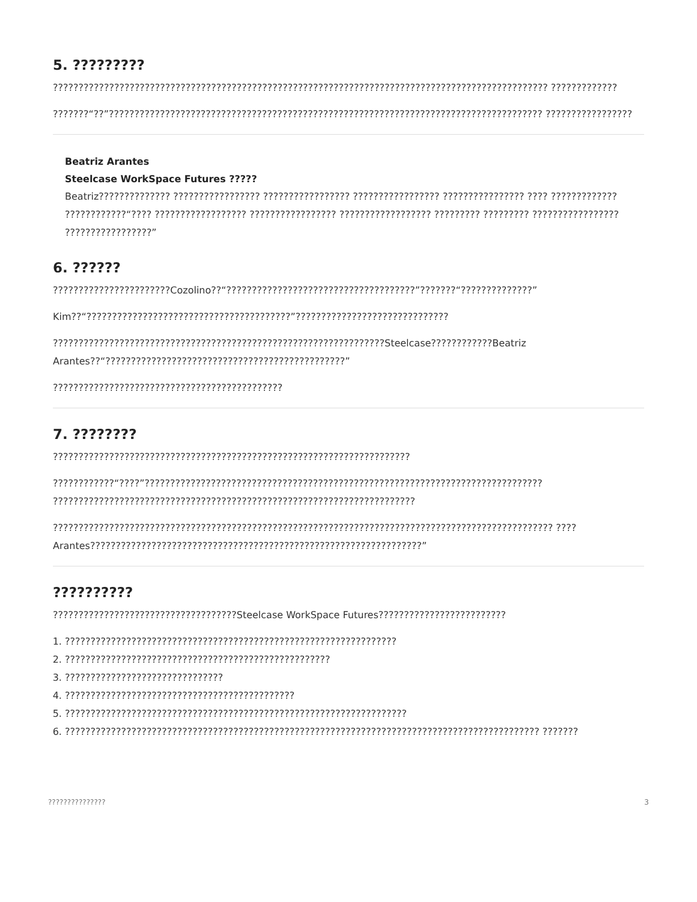5. ?????????
????????????????????????????????????????????????????????????????????????????????????????????????? ?????????????
???????“??”????????????????????????????????????????????????????????????????????????????????????? ?????????????????
Beatriz Arantes
Steelcase WorkSpace Futures ?????
Beatriz?????????????? ????????????????? ????????????????? ????????????????? ???????????????? ???? ????????????? ????????????“???? ?????????????????? ????????????????? ?????????????????? ????????? ????????? ????????????????? ?????????????????”
6. ??????
???????????????????????Cozolino??“?????????????????????????????????????”???????“??????????????”
Kim??“????????????????????????????????????????”??????????????????????????????
?????????????????????????????????????????????????????????????????Steelcase????????????Beatriz Arantes??“???????????????????????????????????????????????”
?????????????????????????????????????????????
7. ????????
??????????????????????????????????????????????????????????????????????
????????????“????”?????????????????????????????????????????????????????????????????????????????? ???????????????????????????????????????????????????????????????????????
?????????????????????????????????????????????????????????????????????????????????????????????????? ????Arantes?????????????????????????????????????????????????????????????????”
??????????
????????????????????????????????????Steelcase WorkSpace Futures?????????????????????????
1. ?????????????????????????????????????????????????????????????????
2. ????????????????????????????????????????????????????
3. ???????????????????????????????
4. ?????????????????????????????????????????????
5. ???????????????????????????????????????????????????????????????????
6. ????????????????????????????????????????????????????????????????????????????????????????????? ???????
??????????????? 3